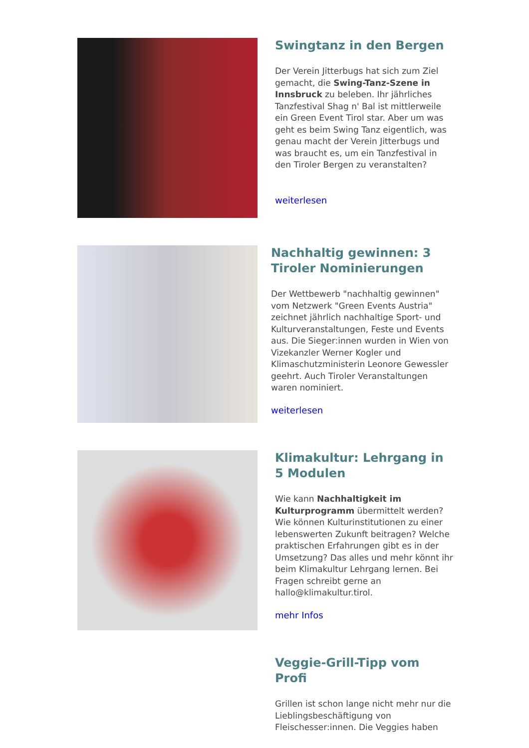Swingtanz in den Bergen
Der Verein Jitterbugs hat sich zum Ziel gemacht, die Swing-Tanz-Szene in Innsbruck zu beleben. Ihr jährliches Tanzfestival Shag n' Bal ist mittlerweile ein Green Event Tirol star. Aber um was geht es beim Swing Tanz eigentlich, was genau macht der Verein Jitterbugs und was braucht es, um ein Tanzfestival in den Tiroler Bergen zu veranstalten?
weiterlesen
Nachhaltig gewinnen: 3 Tiroler Nominierungen
Der Wettbewerb "nachhaltig gewinnen" vom Netzwerk "Green Events Austria" zeichnet jährlich nachhaltige Sport- und Kulturveranstaltungen, Feste und Events aus. Die Sieger:innen wurden in Wien von Vizekanzler Werner Kogler und Klimaschutzministerin Leonore Gewessler geehrt. Auch Tiroler Veranstaltungen waren nominiert.
weiterlesen
Klimakultur: Lehrgang in 5 Modulen
Wie kann Nachhaltigkeit im Kulturprogramm übermittelt werden? Wie können Kulturinstitutionen zu einer lebenswerten Zukunft beitragen? Welche praktischen Erfahrungen gibt es in der Umsetzung? Das alles und mehr könnt ihr beim Klimakultur Lehrgang lernen. Bei Fragen schreibt gerne an hallo@klimakultur.tirol.
mehr Infos
Veggie-Grill-Tipp vom Profi
Grillen ist schon lange nicht mehr nur die Lieblingsbeschäftigung von Fleischesser:innen. Die Veggies haben